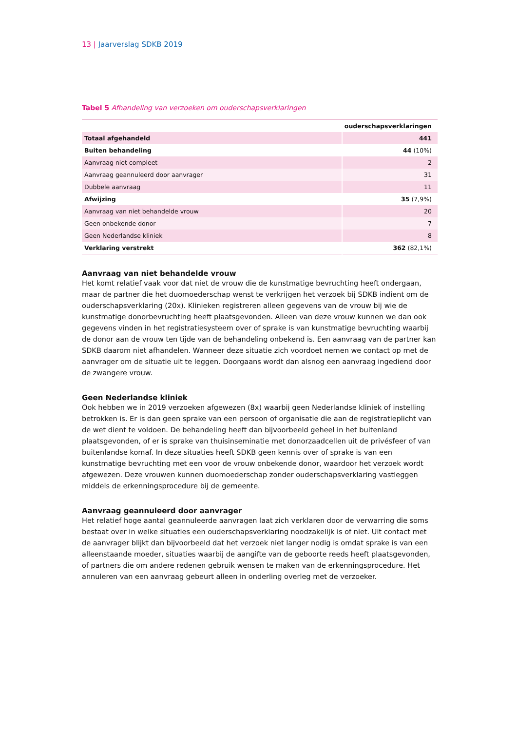13 | Jaarverslag SDKB 2019
Tabel 5 Afhandeling van verzoeken om ouderschapsverklaringen
| | ouderschapsverklaringen |
| --- | --- |
| Totaal afgehandeld | 441 |
| Buiten behandeling | 44 (10%) |
| Aanvraag niet compleet | 2 |
| Aanvraag geannuleerd door aanvrager | 31 |
| Dubbele aanvraag | 11 |
| Afwijzing | 35 (7,9%) |
| Aanvraag van niet behandelde vrouw | 20 |
| Geen onbekende donor | 7 |
| Geen Nederlandse kliniek | 8 |
| Verklaring verstrekt | 362 (82,1%) |
Aanvraag van niet behandelde vrouw
Het komt relatief vaak voor dat niet de vrouw die de kunstmatige bevruchting heeft ondergaan, maar de partner die het duomoederschap wenst te verkrijgen het verzoek bij SDKB indient om de ouderschapsverklaring (20x). Klinieken registreren alleen gegevens van de vrouw bij wie de kunstmatige donorbevruchting heeft plaatsgevonden. Alleen van deze vrouw kunnen we dan ook gegevens vinden in het registratiesysteem over of sprake is van kunstmatige bevruchting waarbij de donor aan de vrouw ten tijde van de behandeling onbekend is. Een aanvraag van de partner kan SDKB daarom niet afhandelen. Wanneer deze situatie zich voordoet nemen we contact op met de aanvrager om de situatie uit te leggen. Doorgaans wordt dan alsnog een aanvraag ingediend door de zwangere vrouw.
Geen Nederlandse kliniek
Ook hebben we in 2019 verzoeken afgewezen (8x) waarbij geen Nederlandse kliniek of instelling betrokken is. Er is dan geen sprake van een persoon of organisatie die aan de registratieplicht van de wet dient te voldoen. De behandeling heeft dan bijvoorbeeld geheel in het buitenland plaatsgevonden, of er is sprake van thuisinseminatie met donorzaadcellen uit de privésfeer of van buitenlandse komaf. In deze situaties heeft SDKB geen kennis over of sprake is van een kunstmatige bevruchting met een voor de vrouw onbekende donor, waardoor het verzoek wordt afgewezen. Deze vrouwen kunnen duomoederschap zonder ouderschapsverklaring vastleggen middels de erkenningsprocedure bij de gemeente.
Aanvraag geannuleerd door aanvrager
Het relatief hoge aantal geannuleerde aanvragen laat zich verklaren door de verwarring die soms bestaat over in welke situaties een ouderschapsverklaring noodzakelijk is of niet. Uit contact met de aanvrager blijkt dan bijvoorbeeld dat het verzoek niet langer nodig is omdat sprake is van een alleenstaande moeder, situaties waarbij de aangifte van de geboorte reeds heeft plaatsgevonden, of partners die om andere redenen gebruik wensen te maken van de erkenningsprocedure. Het annuleren van een aanvraag gebeurt alleen in onderling overleg met de verzoeker.